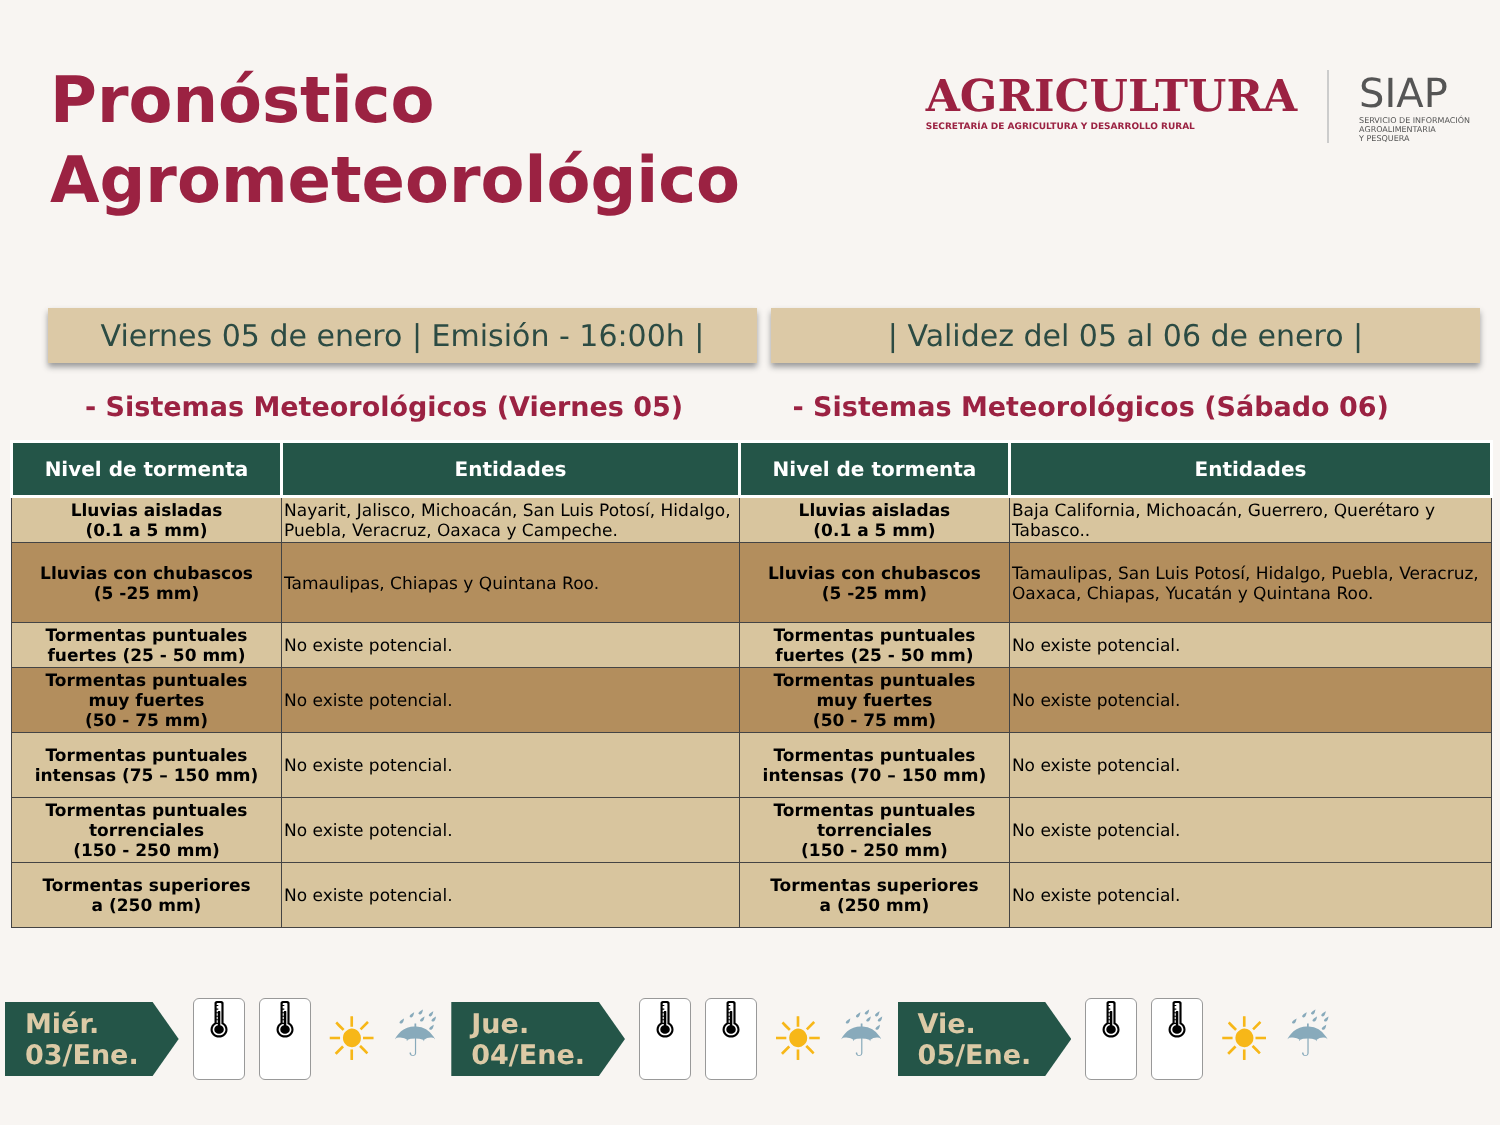Pronóstico
Agrometeorológico
AGRICULTURA
SECRETARÍA DE AGRICULTURA Y DESARROLLO RURAL
SIAP
SERVICIO DE INFORMACIÓN
AGROALIMENTARIA
Y PESQUERA
Viernes 05 de enero | Emisión - 16:00h |
| Validez del 05 al 06 de enero |
- Sistemas Meteorológicos (Viernes 05)
- Sistemas Meteorológicos (Sábado 06)
| Nivel de tormenta | Entidades | Nivel de tormenta | Entidades |
| --- | --- | --- | --- |
| Lluvias aisladas (0.1 a 5 mm) | Nayarit, Jalisco, Michoacán, San Luis Potosí, Hidalgo, Puebla, Veracruz, Oaxaca y Campeche. | Lluvias aisladas (0.1 a 5 mm) | Baja California, Michoacán, Guerrero, Querétaro y Tabasco.. |
| Lluvias con chubascos (5 -25 mm) | Tamaulipas, Chiapas y Quintana Roo. | Lluvias con chubascos (5 -25 mm) | Tamaulipas, San Luis Potosí, Hidalgo, Puebla, Veracruz, Oaxaca, Chiapas, Yucatán y Quintana Roo. |
| Tormentas puntuales fuertes (25 - 50 mm) | No existe potencial. | Tormentas puntuales fuertes (25 - 50 mm) | No existe potencial. |
| Tormentas puntuales muy fuertes (50 - 75 mm) | No existe potencial. | Tormentas puntuales muy fuertes (50 - 75 mm) | No existe potencial. |
| Tormentas puntuales intensas (75 – 150 mm) | No existe potencial. | Tormentas puntuales intensas (70 – 150 mm) | No existe potencial. |
| Tormentas puntuales torrenciales (150 - 250 mm) | No existe potencial. | Tormentas puntuales torrenciales (150 - 250 mm) | No existe potencial. |
| Tormentas superiores a (250 mm) | No existe potencial. | Tormentas superiores a (250 mm) | No existe potencial. |
Miér.
03/Ene.
🌡 🌡
☀
☔
Jue.
04/Ene.
🌡 🌡
☀
☔
Vie.
05/Ene.
🌡 🌡
☀
☔